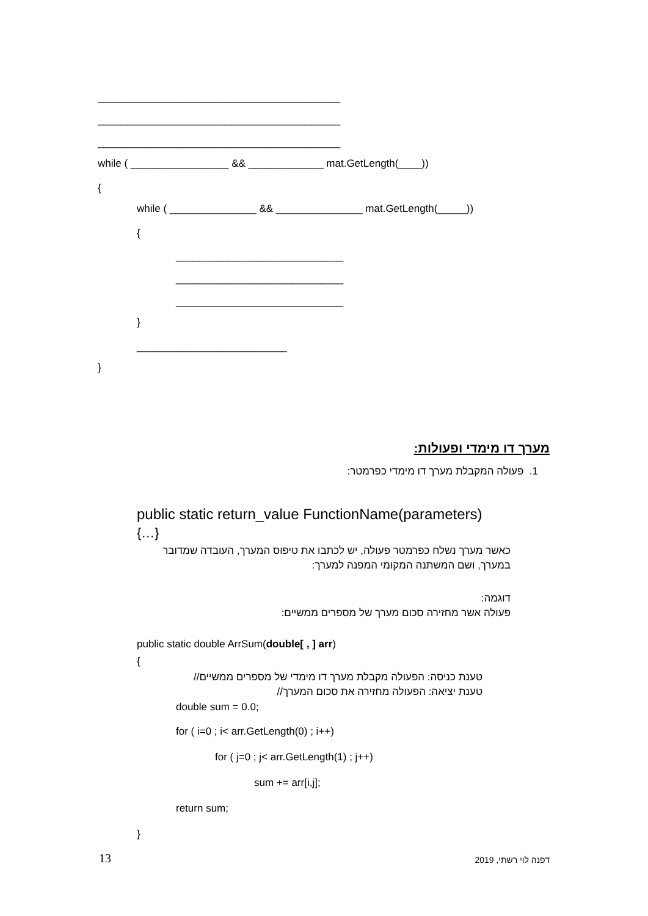__________________________________________
__________________________________________
__________________________________________
while ( _________________ && _____________ mat.GetLength(____))
{
while ( _______________ && _______________ mat.GetLength(_____))
{
_____________________________
_____________________________
_____________________________
}
__________________________
}
מערך דו מימדי ופעולות:
1. פעולה המקבלת מערך דו מימדי כפרמטר:
public static return_value FunctionName(parameters)
{…}
כאשר מערך נשלח כפרמטר פעולה, יש לכתבו את טיפוס המערך, העובדה שמדובר במערך, ושם המשתנה המקומי המפנה למערך:
דוגמה:
פעולה אשר מחזירה סכום מערך של מספרים ממשיים:
public static double ArrSum(double[ , ] arr)
{
טענת כניסה: הפעולה מקבלת מערך דו מימדי של מספרים ממשיים//
טענת יציאה: הפעולה מחזירה את סכום המערך//
double sum = 0.0;
for ( i=0 ; i< arr.GetLength(0) ; i++)
for ( j=0 ; j< arr.GetLength(1) ; j++)
sum += arr[i,j];
return sum;
}
13
דפנה לוי רשתי, 2019